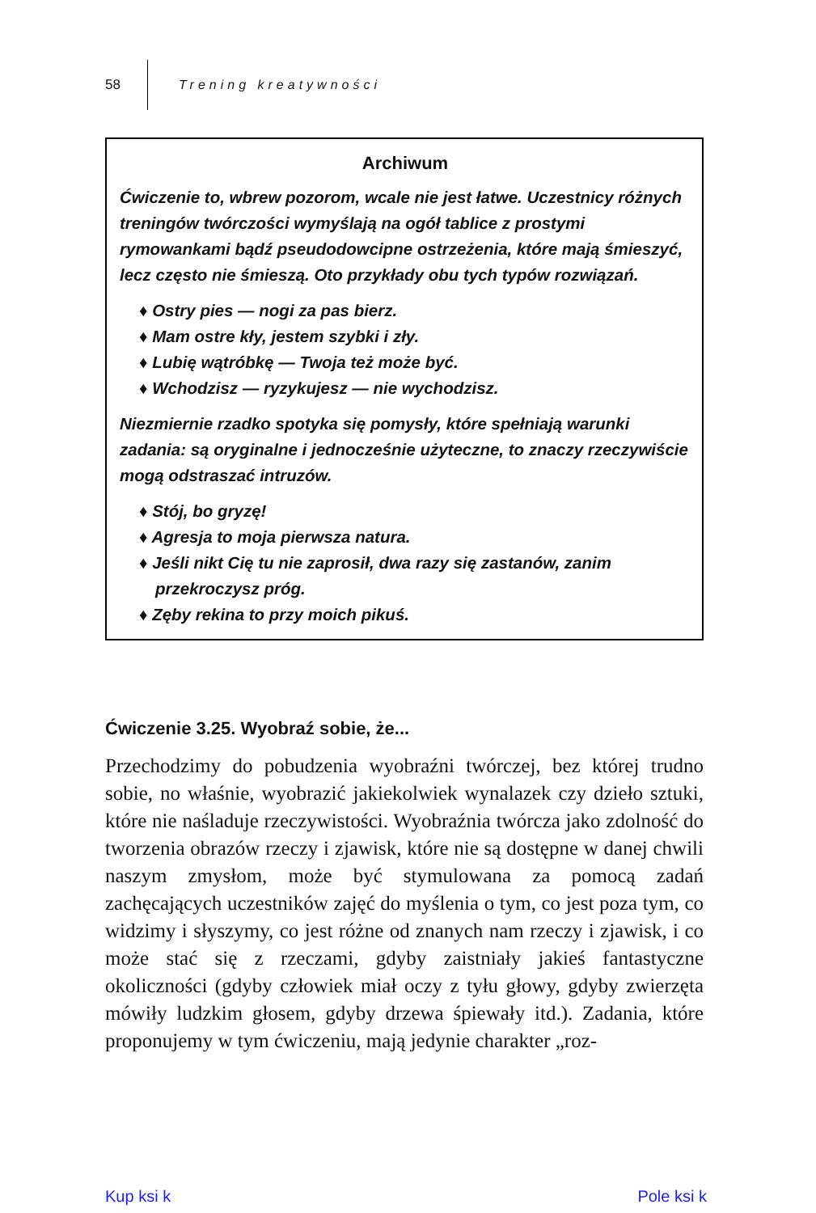58 Trening kreatywności
Archiwum
Ćwiczenie to, wbrew pozorom, wcale nie jest łatwe. Uczestnicy różnych treningów twórczości wymyślają na ogół tablice z prostymi rymowankami bądź pseudodowcipne ostrzeżenia, które mają śmieszyć, lecz często nie śmieszą. Oto przykłady obu tych typów rozwiązań.
♦ Ostry pies — nogi za pas bierz.
♦ Mam ostre kły, jestem szybki i zły.
♦ Lubię wątróbkę — Twoja też może być.
♦ Wchodzisz — ryzykujesz — nie wychodzisz.
Niezmiernie rzadko spotyka się pomysły, które spełniają warunki zadania: są oryginalne i jednocześnie użyteczne, to znaczy rzeczywiście mogą odstraszać intruzów.
♦ Stój, bo gryzę!
♦ Agresja to moja pierwsza natura.
♦ Jeśli nikt Cię tu nie zaprosił, dwa razy się zastanów, zanim przekroczysz próg.
♦ Zęby rekina to przy moich pikuś.
Ćwiczenie 3.25. Wyobraź sobie, że...
Przechodzimy do pobudzenia wyobraźni twórczej, bez której trudno sobie, no właśnie, wyobrazić jakiekolwiek wynalazek czy dzieło sztuki, które nie naśladuje rzeczywistości. Wyobraźnia twórcza jako zdolność do tworzenia obrazów rzeczy i zjawisk, które nie są dostępne w danej chwili naszym zmysłom, może być stymulowana za pomocą zadań zachęcających uczestników zajęć do myślenia o tym, co jest poza tym, co widzimy i słyszymy, co jest różne od znanych nam rzeczy i zjawisk, i co może stać się z rzeczami, gdyby zaistniały jakieś fantastyczne okoliczności (gdyby człowiek miał oczy z tyłu głowy, gdyby zwierzęta mówiły ludzkim głosem, gdyby drzewa śpiewały itd.). Zadania, które proponujemy w tym ćwiczeniu, mają jedynie charakter „roz-
Kup ksi k Pole ksi k